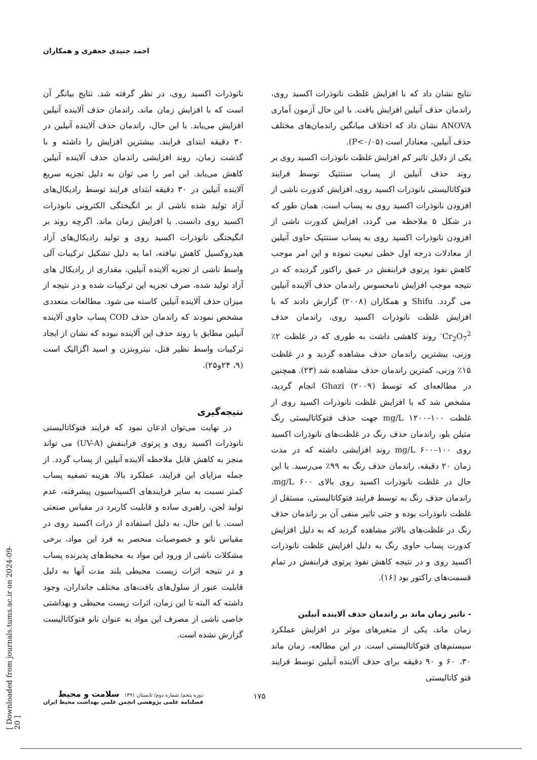احمد جنیدی جعفری و همکاران
نتایج نشان داد که با افزایش غلظت نانوذرات اکسید روی، راندمان حذف آنیلین افزایش یافت. با این حال آزمون آماری ANOVA نشان داد که اختلاف میانگین راندمان‌های مختلف حذف آنیلین، معنادار است (P<۰/۰۵).
یکی از دلایل تاثیر کم افزایش غلظت نانوذرات اکسید روی بر روند حذف آنیلین از پساب سنتتیک توسط فرایند فتوکاتالیستی نانوذرات اکسید روی، افزایش کدورت ناشی از افزودن نانوذرات اکسید روی به پساب است. همان طور که در شکل ۵ ملاحظه می گردد، افزایش کدورت ناشی از افزودن نانوذرات اکسید روی به پساب سنتتیک حاوی آنیلین از معادلات درجه اول خطی تبعیت نموده و این امر موجب کاهش نفوذ پرتوی فرابنفش در عمق راکتور گردیده که در نتیجه موجب افزایش نامحسوس راندمان حذف آلاینده آنیلین می گردد. Shifu و همکاران (۲۰۰۸) گزارش دادند که با افزایش غلظت نانوذرات اکسید روی، راندمان حذف Cr<sub>2</sub>O<sub>7</sub><sup>2-</sup> روند کاهشی داشت به طوری که در غلظت ۲٪ وزنی، بیشترین راندمان حذف مشاهده گردید و در غلظت ۱۵٪ وزنی، کمترین راندمان حذف مشاهده شد (۲۳). همچنین در مطالعه‌ای که توسط Ghazi (۲۰۰۹) انجام گردید، مشخص شد که با افزایش غلظت نانوذرات اکسید روی از غلظت mg/L ۱۲۰۰–۱۰۰ جهت حذف فتوکاتالیستی رنگ متیلن بلو، راندمان حذف رنگ در غلظت‌های نانوذرات اکسید روی mg/L ۶۰۰–۱۰۰ روند افزایشی داشته که در مدت زمان ۲۰ دقیقه، راندمان حذف رنگ به ۹۹٪ می‌رسید. با این حال در غلظت نانوذرات اکسید روی بالای mg/L ۶۰۰، راندمان حذف رنگ به توسط فرایند فتوکاتالیستی، مستقل از غلظت نانوذرات بوده و حتی تاثیر منفی آن بر راندمان حذف رنگ در غلظت‌های بالاتر مشاهده گردید که به دلیل افزایش کدورت پساب حاوی رنگ به دلیل افزایش غلظت نانوذرات اکسید روی و در نتیجه کاهش نفوذ پرتوی فرابنفش در تمام قسمت‌های راکتور بود (۱۶).
- تاثیر زمان ماند بر راندمان حذف آلاینده آنیلین
زمان ماند، یکی از متغیرهای موثر در افزایش عملکرد سیستم‌های فتوکاتالیستی است. در این مطالعه، زمان ماند ۳۰، ۶۰ و ۹۰ دقیقه برای حذف آلاینده آنیلین توسط فرایند فتو کاتالیستی
نانوذرات اکسید روی، در نظر گرفته شد. نتایج بیانگر آن است که با افزایش زمان ماند، راندمان حذف آلاینده آنیلین افزایش می‌یابد. با این حال، راندمان حذف آلاینده آنیلین در ۳۰ دقیقه ابتدای فرایند، بیشترین افزایش را داشته و با گذشت زمان، روند افزایشی راندمان حذف آلاینده آنیلین کاهش می‌یابد. این امر را می توان به دلیل تجزیه سریع آلاینده آنیلین در ۳۰ دقیقه ابتدای فرایند توسط رادیکال‌های آزاد تولید شده ناشی از بر انگیختگی الکترونی نانوذرات اکسید روی دانست. با افزایش زمان ماند، اگرچه روند بر انگیختگی نانوذرات اکسید روی و تولید رادیکال‌های آزاد هیدروکسیل کاهش نیافته، اما به دلیل تشکیل ترکیبات آلی واسط ناشی از تجزیه آلاینده آنیلین، مقداری از رادیکال های آزاد تولید شده، صرف تجزیه این ترکیبات شده و در نتیجه از میزان حذف آلاینده آنیلین کاسته می شود. مطالعات متعددی مشخص نمودند که راندمان حذف COD پساب حاوی آلاینده آنیلین مطابق با روند حذف این آلاینده نبوده که نشان از ایجاد ترکیبات واسط نظیر فنل، نیتروبنزن و اسید اگزالیک است (۹، ۲۴و۲۵).
نتیجه‌گیری
در نهایت می‌توان اذعان نمود که فرایند فتوکاتالیستی نانوذرات اکسید روی و پرتوی فرابنفش (UV-A) می تواند منجر به کاهش قابل ملاحظه آلاینده آنیلین از پساب گردد. از جمله مزایای این فرایند، عملکرد بالا، هزینه تصفیه پساب کمتر نسبت به سایر فرایندهای اکسیداسیون پیشرفته، عدم تولید لجن، راهبری ساده و قابلیت کاربرد در مقیاس صنعتی است. با این حال، به دلیل استفاده از ذرات اکسید روی در مقیاس نانو و خصوصیات منحصر به فرد این مواد، برخی مشکلات ناشی از ورود این مواد به محیط‌های پذیرنده پساب و در نتیجه اثرات زیست محیطی بلند مدت آنها به دلیل قابلیت عبور از سلول‌های بافت‌های مختلف جانداران، وجود داشته که البته تا این زمان، اثرات زیست محیطی و بهداشتی خاصی ناشی از مصرف این مواد به عنوان نانو فتوکاتالیست گزارش نشده است.
[ Downloaded from journals.tums.ac.ir on 2024-09-20 ]
دوره پنجم/ شماره دوم/ تابستان ۱۳۹۱ سلامت و محیط
فصلنامه علمی پژوهشی انجمن علمی بهداشت محیط ایران
۱۷۵